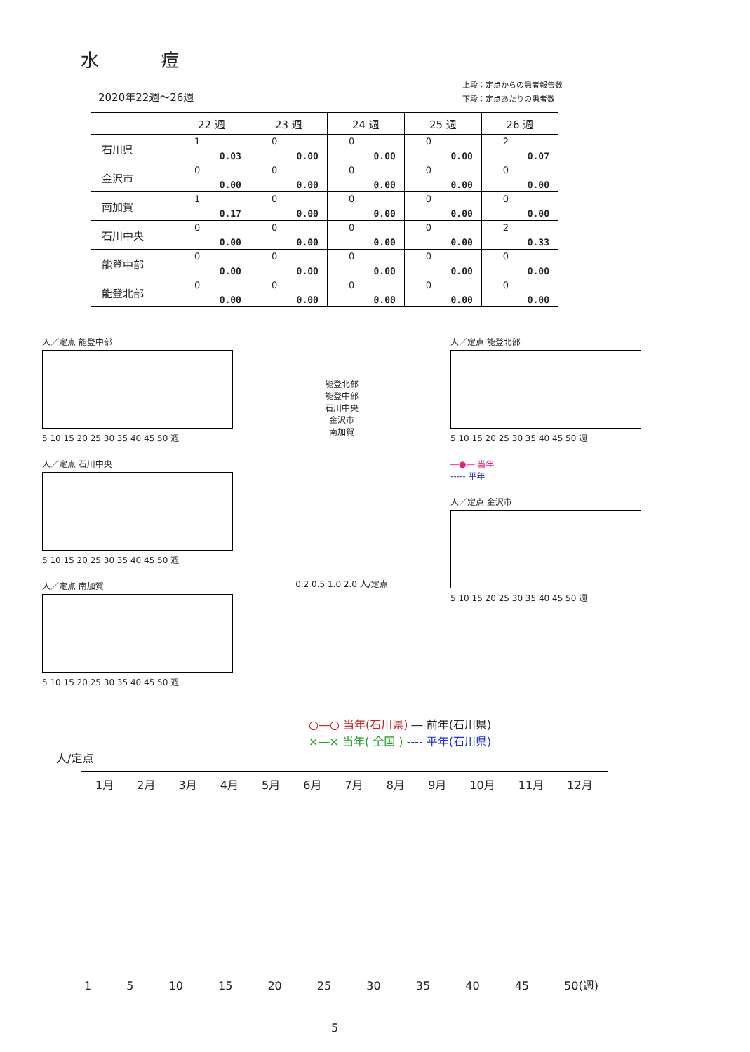水 痘
2020年22週～26週
上段：定点からの患者報告数
下段：定点あたりの患者数
| | 22 週 | 23 週 | 24 週 | 25 週 | 26 週 |
| --- | --- | --- | --- | --- | --- |
| 石川県 | 1 0.03 | 0 0.00 | 0 0.00 | 0 0.00 | 2 0.07 |
| 金沢市 | 0 0.00 | 0 0.00 | 0 0.00 | 0 0.00 | 0 0.00 |
| 南加賀 | 1 0.17 | 0 0.00 | 0 0.00 | 0 0.00 | 0 0.00 |
| 石川中央 | 0 0.00 | 0 0.00 | 0 0.00 | 0 0.00 | 2 0.33 |
| 能登中部 | 0 0.00 | 0 0.00 | 0 0.00 | 0 0.00 | 0 0.00 |
| 能登北部 | 0 0.00 | 0 0.00 | 0 0.00 | 0 0.00 | 0 0.00 |
人／定点 能登中部
5 10 15 20 25 30 35 40 45 50 週
人／定点 石川中央
5 10 15 20 25 30 35 40 45 50 週
人／定点 南加賀
5 10 15 20 25 30 35 40 45 50 週
能登北部
能登中部
石川中央
金沢市
南加賀
0.2 0.5 1.0 2.0 人/定点
人／定点 能登北部
5 10 15 20 25 30 35 40 45 50 週
―●― 当年
----- 平年
人／定点 金沢市
5 10 15 20 25 30 35 40 45 50 週
○―○ 当年(石川県) ― 前年(石川県)
×―× 当年( 全国 ) ---- 平年(石川県)
人/定点
1月 2月 3月 4月 5月 6月 7月 8月 9月 10月 11月 12月
1 5 10 15 20 25 30 35 40 45 50(週)
5